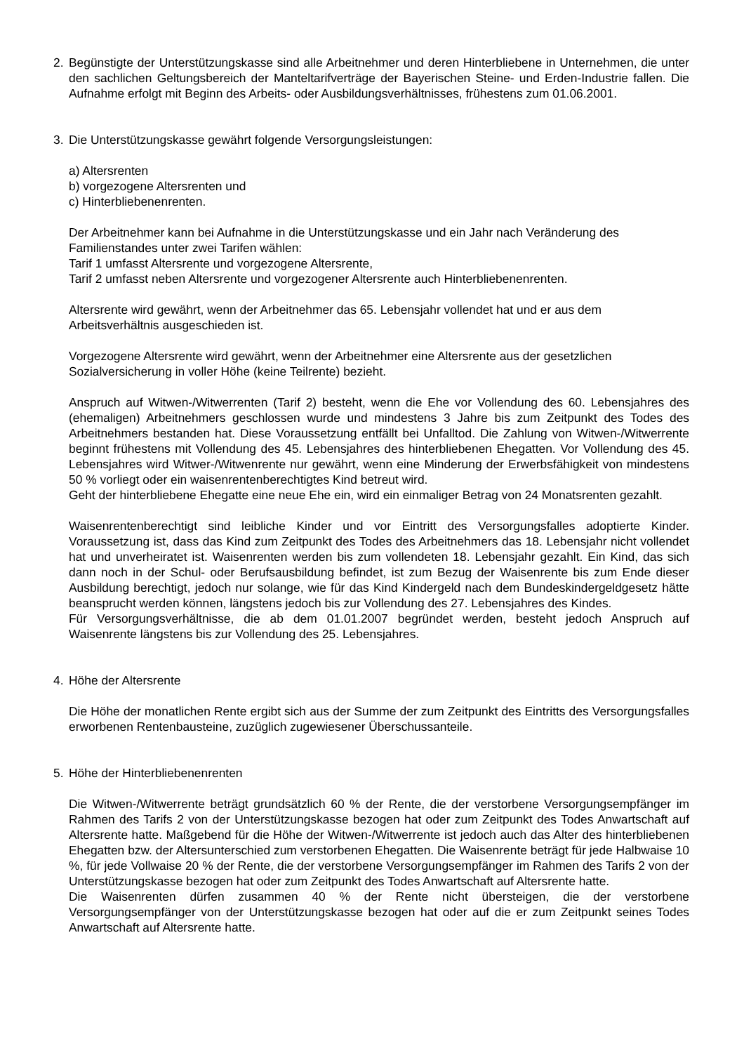2. Begünstigte der Unterstützungskasse sind alle Arbeitnehmer und deren Hinterbliebene in Unternehmen, die unter den sachlichen Geltungsbereich der Manteltarifverträge der Bayerischen Steine- und Erden-Industrie fallen. Die Aufnahme erfolgt mit Beginn des Arbeits- oder Ausbildungsverhältnisses, frühestens zum 01.06.2001.
3. Die Unterstützungskasse gewährt folgende Versorgungsleistungen:
a) Altersrenten
b) vorgezogene Altersrenten und
c) Hinterbliebenenrenten.
Der Arbeitnehmer kann bei Aufnahme in die Unterstützungskasse und ein Jahr nach Veränderung des Familienstandes unter zwei Tarifen wählen:
Tarif 1 umfasst Altersrente und vorgezogene Altersrente,
Tarif 2 umfasst neben Altersrente und vorgezogener Altersrente auch Hinterbliebenenrenten.
Altersrente wird gewährt, wenn der Arbeitnehmer das 65. Lebensjahr vollendet hat und er aus dem Arbeitsverhältnis ausgeschieden ist.
Vorgezogene Altersrente wird gewährt, wenn der Arbeitnehmer eine Altersrente aus der gesetzlichen Sozialversicherung in voller Höhe (keine Teilrente) bezieht.
Anspruch auf Witwen-/Witwerrenten (Tarif 2) besteht, wenn die Ehe vor Vollendung des 60. Lebensjahres des (ehemaligen) Arbeitnehmers geschlossen wurde und mindestens 3 Jahre bis zum Zeitpunkt des Todes des Arbeitnehmers bestanden hat. Diese Voraussetzung entfällt bei Unfalltod. Die Zahlung von Witwen-/Witwerrente beginnt frühestens mit Vollendung des 45. Lebensjahres des hinterbliebenen Ehegatten. Vor Vollendung des 45. Lebensjahres wird Witwer-/Witwenrente nur gewährt, wenn eine Minderung der Erwerbsfähigkeit von mindestens 50 % vorliegt oder ein waisenrentenberechtigtes Kind betreut wird.
Geht der hinterbliebene Ehegatte eine neue Ehe ein, wird ein einmaliger Betrag von 24 Monatsrenten gezahlt.
Waisenrentenberechtigt sind leibliche Kinder und vor Eintritt des Versorgungsfalles adoptierte Kinder. Voraussetzung ist, dass das Kind zum Zeitpunkt des Todes des Arbeitnehmers das 18. Lebensjahr nicht vollendet hat und unverheiratet ist. Waisenrenten werden bis zum vollendeten 18. Lebensjahr gezahlt. Ein Kind, das sich dann noch in der Schul- oder Berufsausbildung befindet, ist zum Bezug der Waisenrente bis zum Ende dieser Ausbildung berechtigt, jedoch nur solange, wie für das Kind Kindergeld nach dem Bundeskindergeldgesetz hätte beansprucht werden können, längstens jedoch bis zur Vollendung des 27. Lebensjahres des Kindes.
Für Versorgungsverhältnisse, die ab dem 01.01.2007 begründet werden, besteht jedoch Anspruch auf Waisenrente längstens bis zur Vollendung des 25. Lebensjahres.
4. Höhe der Altersrente
Die Höhe der monatlichen Rente ergibt sich aus der Summe der zum Zeitpunkt des Eintritts des Versorgungsfalles erworbenen Rentenbausteine, zuzüglich zugewiesener Überschussanteile.
5. Höhe der Hinterbliebenenrenten
Die Witwen-/Witwerrente beträgt grundsätzlich 60 % der Rente, die der verstorbene Versorgungsempfänger im Rahmen des Tarifs 2 von der Unterstützungskasse bezogen hat oder zum Zeitpunkt des Todes Anwartschaft auf Altersrente hatte. Maßgebend für die Höhe der Witwen-/Witwerrente ist jedoch auch das Alter des hinterbliebenen Ehegatten bzw. der Altersunterschied zum verstorbenen Ehegatten. Die Waisenrente beträgt für jede Halbwaise 10 %, für jede Vollwaise 20 % der Rente, die der verstorbene Versorgungsempfänger im Rahmen des Tarifs 2 von der Unterstützungskasse bezogen hat oder zum Zeitpunkt des Todes Anwartschaft auf Altersrente hatte.
Die Waisenrenten dürfen zusammen 40 % der Rente nicht übersteigen, die der verstorbene Versorgungsempfänger von der Unterstützungskasse bezogen hat oder auf die er zum Zeitpunkt seines Todes Anwartschaft auf Altersrente hatte.